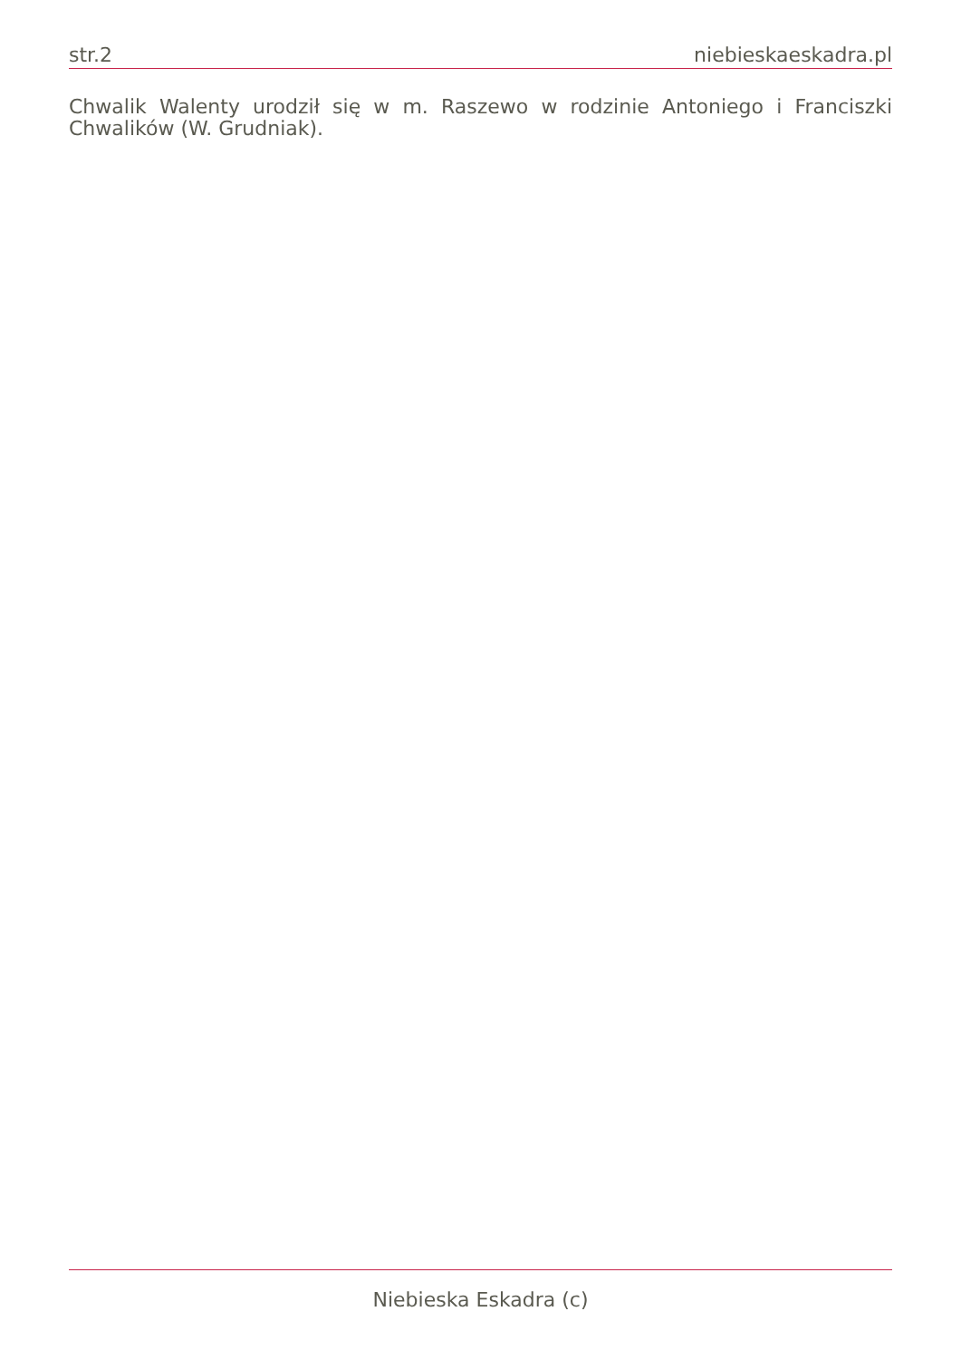str.2 niebieskaeskadra.pl
Chwalik Walenty urodził się w m. Raszewo w rodzinie Antoniego i Franciszki Chwalików (W. Grudniak).
Niebieska Eskadra (c)